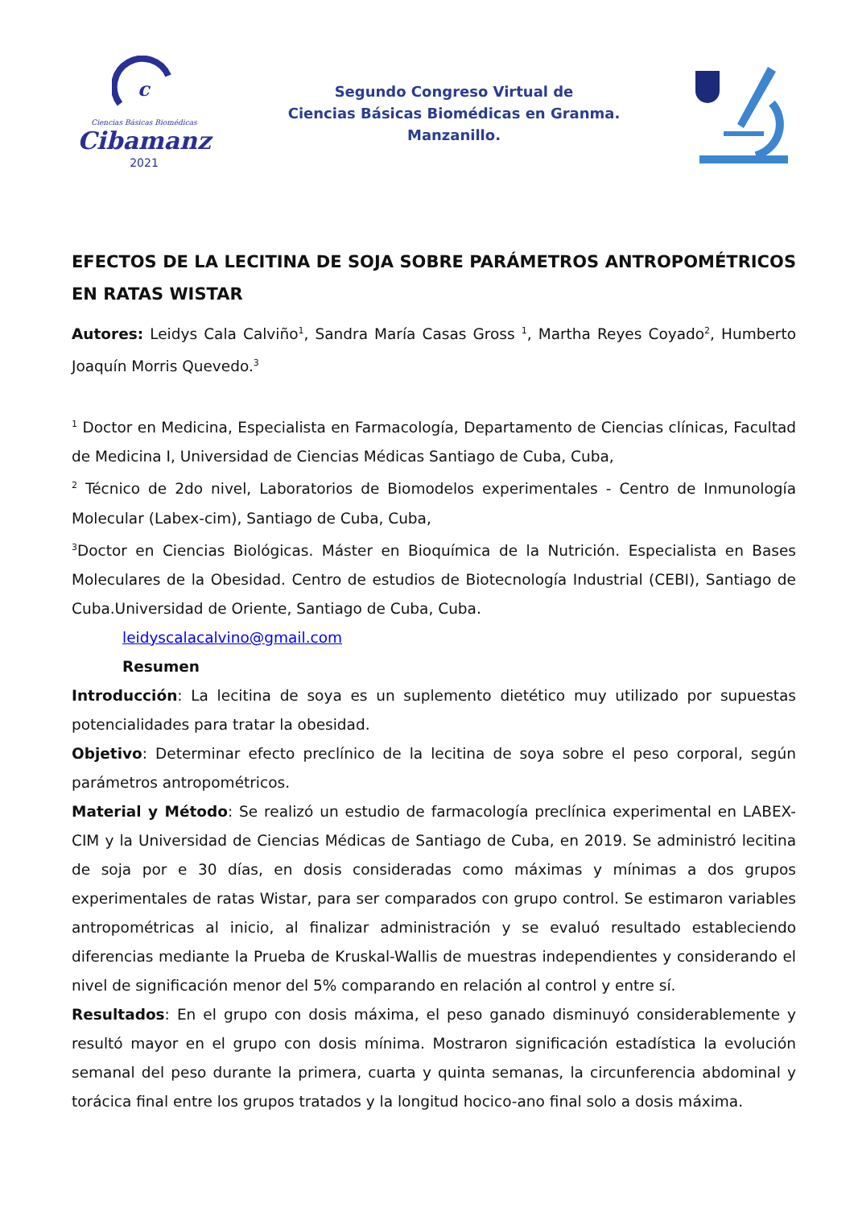c
Ciencias Básicas Biomédicas
Cibamanz
2021
Segundo Congreso Virtual de
Ciencias Básicas Biomédicas en Granma.
Manzanillo.
EFECTOS DE LA LECITINA DE SOJA SOBRE PARÁMETROS ANTROPOMÉTRICOS EN RATAS WISTAR
Autores: Leidys Cala Calviño<sup>1</sup>, Sandra María Casas Gross <sup>1</sup>, Martha Reyes Coyado<sup>2</sup>, Humberto Joaquín Morris Quevedo.<sup>3</sup>
<sup>1</sup> Doctor en Medicina, Especialista en Farmacología, Departamento de Ciencias clínicas, Facultad de Medicina I, Universidad de Ciencias Médicas Santiago de Cuba, Cuba,
<sup>2</sup> Técnico de 2do nivel, Laboratorios de Biomodelos experimentales - Centro de Inmunología Molecular (Labex-cim), Santiago de Cuba, Cuba,
<sup>3</sup> Doctor en Ciencias Biológicas. Máster en Bioquímica de la Nutrición. Especialista en Bases Moleculares de la Obesidad. Centro de estudios de Biotecnología Industrial (CEBI), Santiago de Cuba.Universidad de Oriente, Santiago de Cuba, Cuba.
leidyscalacalvino@gmail.com
Resumen
Introducción: La lecitina de soya es un suplemento dietético muy utilizado por supuestas potencialidades para tratar la obesidad.
Objetivo: Determinar efecto preclínico de la lecitina de soya sobre el peso corporal, según parámetros antropométricos.
Material y Método: Se realizó un estudio de farmacología preclínica experimental en LABEX-CIM y la Universidad de Ciencias Médicas de Santiago de Cuba, en 2019. Se administró lecitina de soja por e 30 días, en dosis consideradas como máximas y mínimas a dos grupos experimentales de ratas Wistar, para ser comparados con grupo control. Se estimaron variables antropométricas al inicio, al finalizar administración y se evaluó resultado estableciendo diferencias mediante la Prueba de Kruskal-Wallis de muestras independientes y considerando el nivel de significación menor del 5% comparando en relación al control y entre sí.
Resultados: En el grupo con dosis máxima, el peso ganado disminuyó considerablemente y resultó mayor en el grupo con dosis mínima. Mostraron significación estadística la evolución semanal del peso durante la primera, cuarta y quinta semanas, la circunferencia abdominal y torácica final entre los grupos tratados y la longitud hocico-ano final solo a dosis máxima.